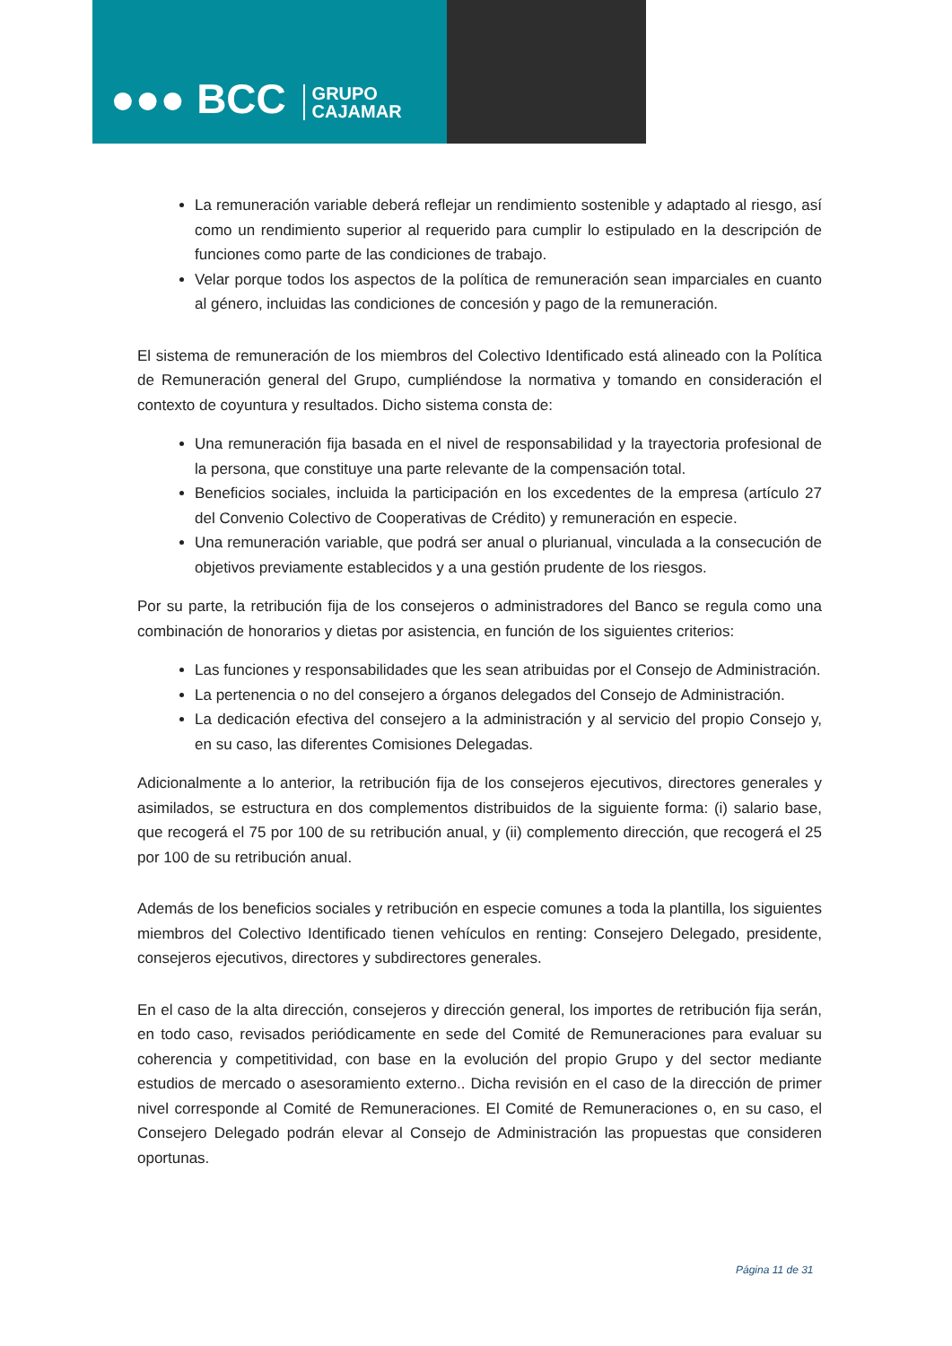●●● BCC GRUPO
CAJAMAR
La remuneración variable deberá reflejar un rendimiento sostenible y adaptado al riesgo, así como un rendimiento superior al requerido para cumplir lo estipulado en la descripción de funciones como parte de las condiciones de trabajo.
Velar porque todos los aspectos de la política de remuneración sean imparciales en cuanto al género, incluidas las condiciones de concesión y pago de la remuneración.
El sistema de remuneración de los miembros del Colectivo Identificado está alineado con la Política de Remuneración general del Grupo, cumpliéndose la normativa y tomando en consideración el contexto de coyuntura y resultados. Dicho sistema consta de:
Una remuneración fija basada en el nivel de responsabilidad y la trayectoria profesional de la persona, que constituye una parte relevante de la compensación total.
Beneficios sociales, incluida la participación en los excedentes de la empresa (artículo 27 del Convenio Colectivo de Cooperativas de Crédito) y remuneración en especie.
Una remuneración variable, que podrá ser anual o plurianual, vinculada a la consecución de objetivos previamente establecidos y a una gestión prudente de los riesgos.
Por su parte, la retribución fija de los consejeros o administradores del Banco se regula como una combinación de honorarios y dietas por asistencia, en función de los siguientes criterios:
Las funciones y responsabilidades que les sean atribuidas por el Consejo de Administración.
La pertenencia o no del consejero a órganos delegados del Consejo de Administración.
La dedicación efectiva del consejero a la administración y al servicio del propio Consejo y, en su caso, las diferentes Comisiones Delegadas.
Adicionalmente a lo anterior, la retribución fija de los consejeros ejecutivos, directores generales y asimilados, se estructura en dos complementos distribuidos de la siguiente forma: (i) salario base, que recogerá el 75 por 100 de su retribución anual, y (ii) complemento dirección, que recogerá el 25 por 100 de su retribución anual.
Además de los beneficios sociales y retribución en especie comunes a toda la plantilla, los siguientes miembros del Colectivo Identificado tienen vehículos en renting: Consejero Delegado, presidente, consejeros ejecutivos, directores y subdirectores generales.
En el caso de la alta dirección, consejeros y dirección general, los importes de retribución fija serán, en todo caso, revisados periódicamente en sede del Comité de Remuneraciones para evaluar su coherencia y competitividad, con base en la evolución del propio Grupo y del sector mediante estudios de mercado o asesoramiento externo.. Dicha revisión en el caso de la dirección de primer nivel corresponde al Comité de Remuneraciones. El Comité de Remuneraciones o, en su caso, el Consejero Delegado podrán elevar al Consejo de Administración las propuestas que consideren oportunas.
Página 11 de 31